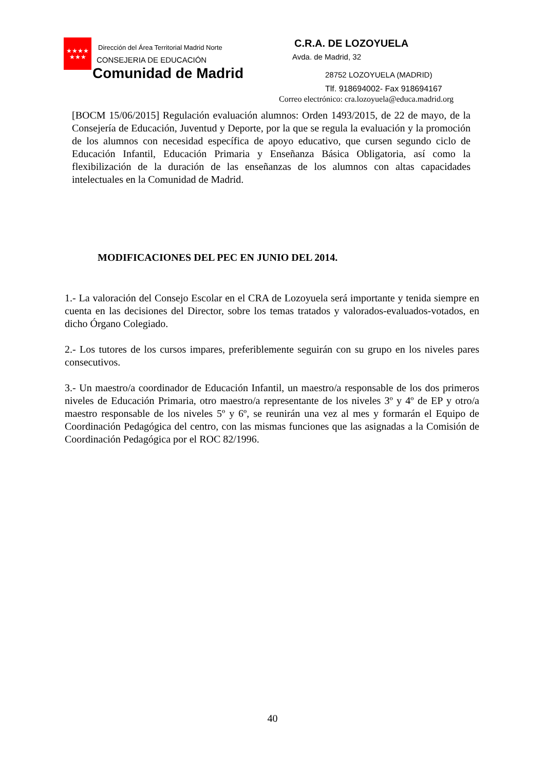★★★★
★★★
Dirección del Área Territorial Madrid Norte
CONSEJERIA DE EDUCACIÓN
Comunidad de Madrid
C.R.A. DE LOZOYUELA
Avda. de Madrid, 32
28752 LOZOYUELA (MADRID)
Tlf. 918694002- Fax 918694167
Correo electrónico: cra.lozoyuela@educa.madrid.org
[BOCM 15/06/2015] Regulación evaluación alumnos: Orden 1493/2015, de 22 de mayo, de la Consejería de Educación, Juventud y Deporte, por la que se regula la evaluación y la promoción de los alumnos con necesidad específica de apoyo educativo, que cursen segundo ciclo de Educación Infantil, Educación Primaria y Enseñanza Básica Obligatoria, así como la flexibilización de la duración de las enseñanzas de los alumnos con altas capacidades intelectuales en la Comunidad de Madrid.
MODIFICACIONES DEL PEC EN JUNIO DEL 2014.
1.- La valoración del Consejo Escolar en el CRA de Lozoyuela será importante y tenida siempre en cuenta en las decisiones del Director, sobre los temas tratados y valorados-evaluados-votados, en dicho Órgano Colegiado.
2.- Los tutores de los cursos impares, preferiblemente seguirán con su grupo en los niveles pares consecutivos.
3.- Un maestro/a coordinador de Educación Infantil, un maestro/a responsable de los dos primeros niveles de Educación Primaria, otro maestro/a representante de los niveles 3º y 4º de EP y otro/a maestro responsable de los niveles 5º y 6º, se reunirán una vez al mes y formarán el Equipo de Coordinación Pedagógica del centro, con las mismas funciones que las asignadas a la Comisión de Coordinación Pedagógica por el ROC 82/1996.
40